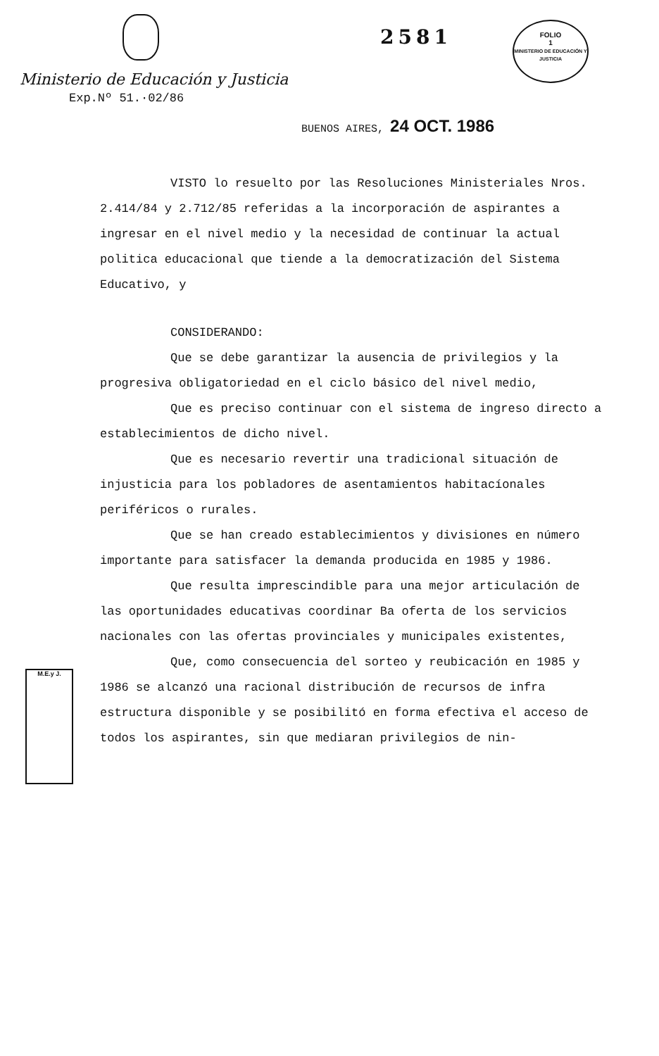Ministerio de Educación y Justicia
Exp.Nº 51.·02/86
2581
FOLIO
1
MINISTERIO DE EDUCACIÓN Y JUSTICIA
BUENOS AIRES, 24 OCT. 1986
VISTO lo resuelto por las Resoluciones Ministeriales Nros. 2.414/84 y 2.712/85 referidas a la incorporación de aspirantes a ingresar en el nivel medio y la necesidad de continuar la actual politica educacional que tiende a la democratización del Sistema Educativo, y
CONSIDERANDO:
Que se debe garantizar la ausencia de privilegios y la progresiva obligatoriedad en el ciclo básico del nivel medio,
Que es preciso continuar con el sistema de ingreso directo a establecimientos de dicho nivel.
Que es necesario revertir una tradicional situación de injusticia para los pobladores de asentamientos habitacíonales periféricos o rurales.
Que se han creado establecimientos y divisiones en número importante para satisfacer la demanda producida en 1985 y 1986.
Que resulta imprescindible para una mejor articulación de las oportunidades educativas coordinar Ba oferta de los servicios nacionales con las ofertas provinciales y municipales existentes,
Que, como consecuencia del sorteo y reubicación en 1985 y 1986 se alcanzó una racional distribución de recursos de infra estructura disponible y se posibilitó en forma efectiva el acceso de todos los aspirantes, sin que mediaran privilegios de nin-
M.E.y J.